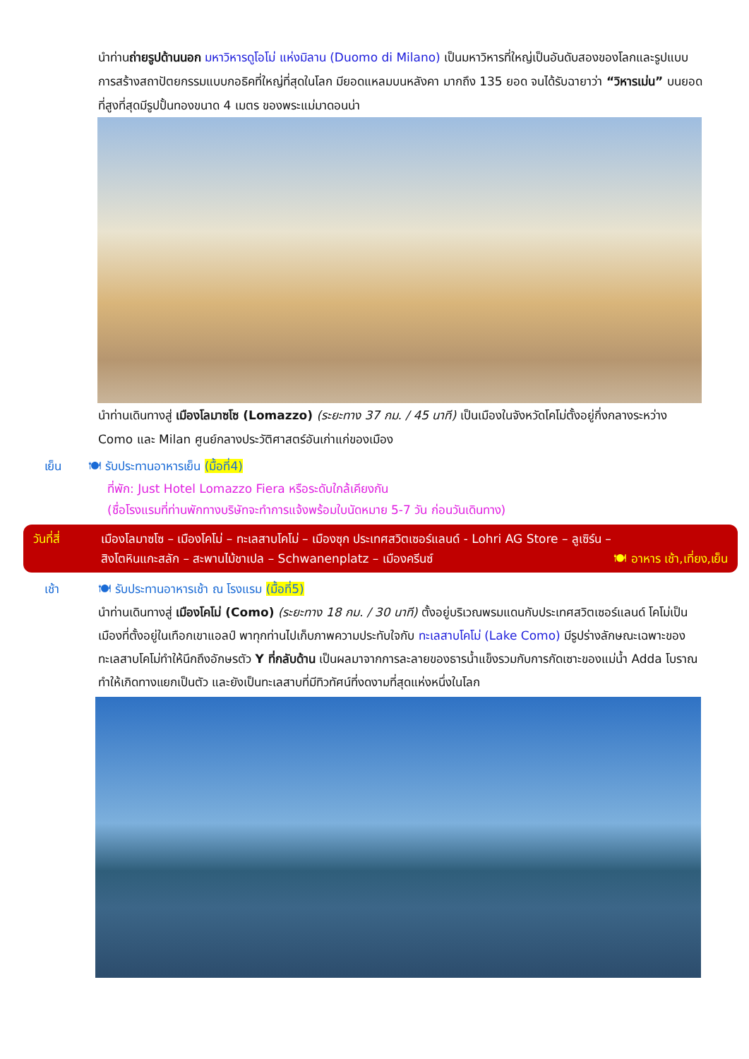นำท่านถ่ายรูปด้านนอก มหาวิหารดูโอโม่ แห่งมิลาน (Duomo di Milano) เป็นมหาวิหารที่ใหญ่เป็นอันดับสองของโลกและรูปแบบการสร้างสถาปัตยกรรมแบบกอธิคที่ใหญ่ที่สุดในโลก มียอดแหลมบนหลังคา มากถึง 135 ยอด จนได้รับฉายาว่า “วิหารเม่น” บนยอดที่สูงที่สุดมีรูปปั้นทองขนาด 4 เมตร ของพระแม่มาดอนน่า
นำท่านเดินทางสู่ เมืองโลมาซโซ (Lomazzo) (ระยะทาง 37 กม. / 45 นาที) เป็นเมืองในจังหวัดโคโม่ตั้งอยู่กึ่งกลางระหว่าง Como และ Milan ศูนย์กลางประวัติศาสตร์อันเก่าแก่ของเมือง
เย็น 🍽 รับประทานอาหารเย็น (มื้อที่4)
ที่พัก: Just Hotel Lomazzo Fiera หรือระดับใกล้เคียงกัน
(ชื่อโรงแรมที่ท่านพักทางบริษัทจะทำการแจ้งพร้อมใบนัดหมาย 5-7 วัน ก่อนวันเดินทาง)
วันที่สี่ เมืองโลมาซโซ – เมืองโคโม่ – ทะเลสาบโคโม่ – เมืองซุก ประเทศสวิตเซอร์แลนด์ - Lohri AG Store – ลูเซิร์น –
สิงโตหินแกะสลัก – สะพานไม้ชาเปล – Schwanenplatz – เมืองครีนซ์ 🍽 อาหาร เช้า,เที่ยง,เย็น
เช้า 🍽 รับประทานอาหารเช้า ณ โรงแรม (มื้อที่5)
นำท่านเดินทางสู่ เมืองโคโม่ (Como) (ระยะทาง 18 กม. / 30 นาที) ตั้งอยู่บริเวณพรมแดนกับประเทศสวิตเซอร์แลนด์ โคโม่เป็นเมืองที่ตั้งอยู่ในเทือกเขาแอลป์ พาทุกท่านไปเก็บภาพความประทับใจกับ ทะเลสาบโคโม่ (Lake Como) มีรูปร่างลักษณะเฉพาะของทะเลสาบโคโม่ทำให้นึกถึงอักษรตัว Y ที่กลับด้าน เป็นผลมาจากการละลายของธารน้ำแข็งรวมกับการกัดเซาะของแม่น้ำ Adda โบราณ ทำให้เกิดทางแยกเป็นตัว และยังเป็นทะเลสาบที่มีทิวทัศน์ที่งดงามที่สุดแห่งหนึ่งในโลก